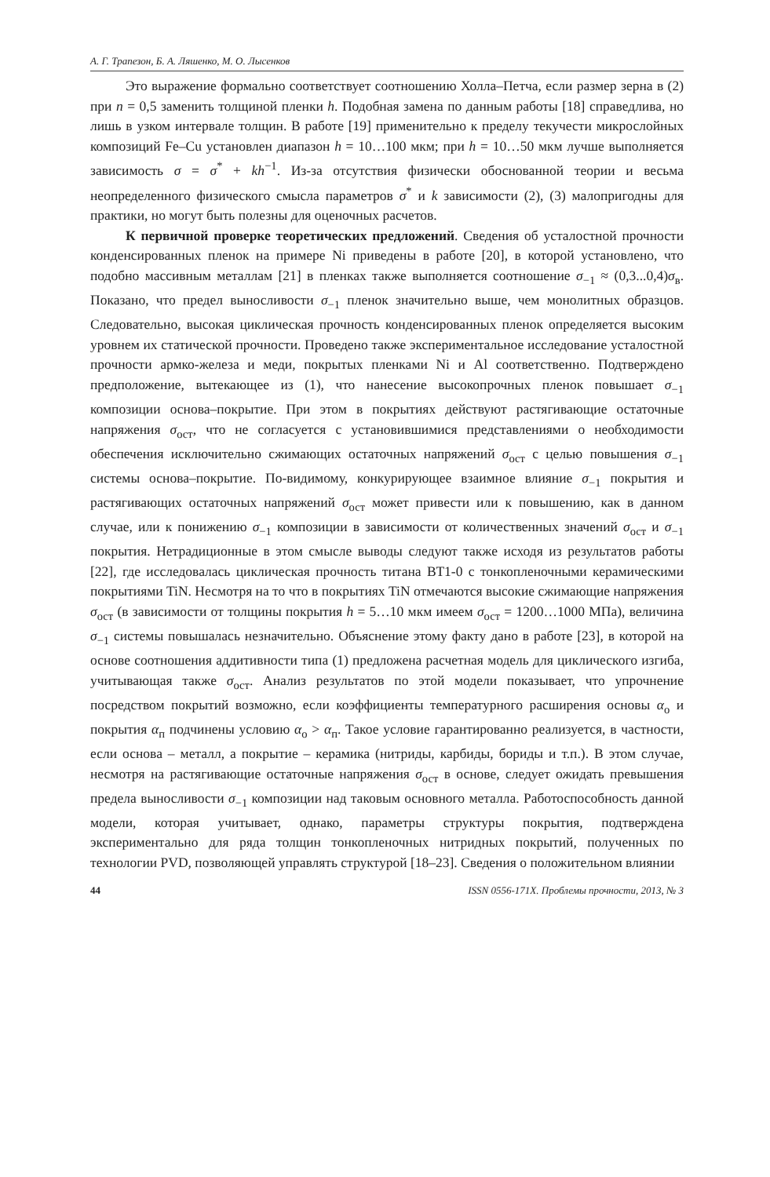А. Г. Трапезон, Б. А. Ляшенко, М. О. Лысенков
Это выражение формально соответствует соотношению Холла–Петча, если размер зерна в (2) при n = 0,5 заменить толщиной пленки h. Подобная замена по данным работы [18] справедлива, но лишь в узком интервале толщин. В работе [19] применительно к пределу текучести микрослойных композиций Fe–Cu установлен диапазон h = 10…100 мкм; при h = 10…50 мкм лучше выполняется зависимость σ = σ<sup>*</sup> + kh<sup>−1</sup>. Из-за отсутствия физически обоснованной теории и весьма неопределенного физического смысла параметров σ<sup>*</sup> и k зависимости (2), (3) малопригодны для практики, но могут быть полезны для оценочных расчетов.
К первичной проверке теоретических предложений. Сведения об усталостной прочности конденсированных пленок на примере Ni приведены в работе [20], в которой установлено, что подобно массивным металлам [21] в пленках также выполняется соотношение σ<sub>−1</sub> ≈ (0,3...0,4)σ<sub>в</sub>. Показано, что предел выносливости σ<sub>−1</sub> пленок значительно выше, чем монолитных образцов. Следовательно, высокая циклическая прочность конденсированных пленок определяется высоким уровнем их статической прочности. Проведено также экспериментальное исследование усталостной прочности армко-железа и меди, покрытых пленками Ni и Al соответственно. Подтверждено предположение, вытекающее из (1), что нанесение высокопрочных пленок повышает σ<sub>−1</sub> композиции основа–покрытие. При этом в покрытиях действуют растягивающие остаточные напряжения σ<sub>ост</sub>, что не согласуется с установившимися представлениями о необходимости обеспечения исключительно сжимающих остаточных напряжений σ<sub>ост</sub> с целью повышения σ<sub>−1</sub> системы основа–покрытие. По-видимому, конкурирующее взаимное влияние σ<sub>−1</sub> покрытия и растягивающих остаточных напряжений σ<sub>ост</sub> может привести или к повышению, как в данном случае, или к понижению σ<sub>−1</sub> композиции в зависимости от количественных значений σ<sub>ост</sub> и σ<sub>−1</sub> покрытия. Нетрадиционные в этом смысле выводы следуют также исходя из результатов работы [22], где исследовалась циклическая прочность титана ВТ1-0 с тонкопленочными керамическими покрытиями TiN. Несмотря на то что в покрытиях TiN отмечаются высокие сжимающие напряжения σ<sub>ост</sub> (в зависимости от толщины покрытия h = 5…10 мкм имеем σ<sub>ост</sub> = 1200…1000 МПа), величина σ<sub>−1</sub> системы повышалась незначительно. Объяснение этому факту дано в работе [23], в которой на основе соотношения аддитивности типа (1) предложена расчетная модель для циклического изгиба, учитывающая также σ<sub>ост</sub>. Анализ результатов по этой модели показывает, что упрочнение посредством покрытий возможно, если коэффициенты температурного расширения основы α<sub>о</sub> и покрытия α<sub>п</sub> подчинены условию α<sub>о</sub> > α<sub>п</sub>. Такое условие гарантированно реализуется, в частности, если основа – металл, а покрытие – керамика (нитриды, карбиды, бориды и т.п.). В этом случае, несмотря на растягивающие остаточные напряжения σ<sub>ост</sub> в основе, следует ожидать превышения предела выносливости σ<sub>−1</sub> композиции над таковым основного металла. Работоспособность данной модели, которая учитывает, однако, параметры структуры покрытия, подтверждена экспериментально для ряда толщин тонкопленочных нитридных покрытий, полученных по технологии PVD, позволяющей управлять структурой [18–23]. Сведения о положительном влиянии
44 ISSN 0556-171X. Проблемы прочности, 2013, № 3